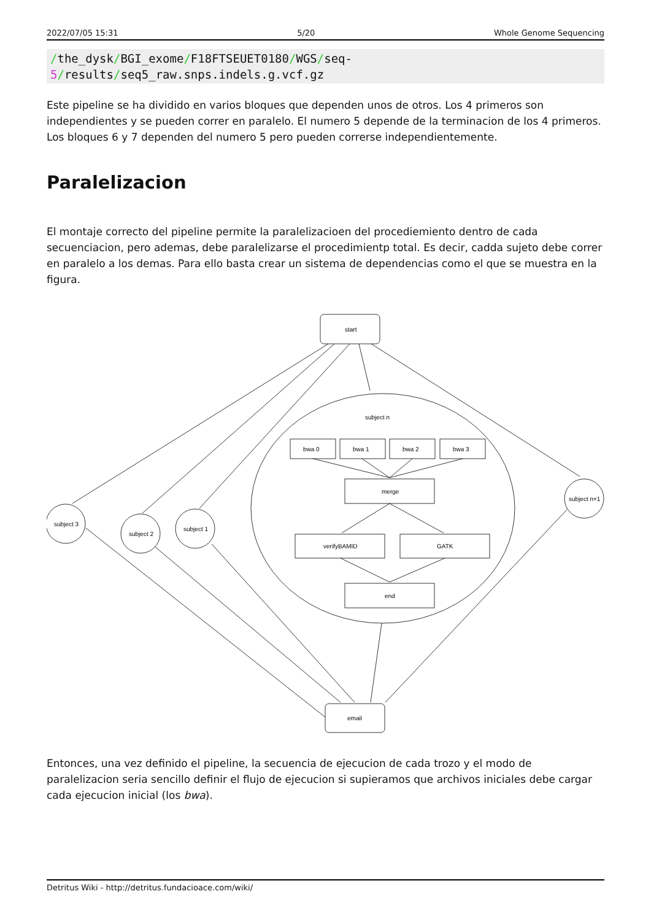2022/07/05 15:31 5/20 Whole Genome Sequencing
/the_dysk/BGI_exome/F18FTSEUET0180/WGS/seq-5/results/seq5_raw.snps.indels.g.vcf.gz
Este pipeline se ha dividido en varios bloques que dependen unos de otros. Los 4 primeros son independientes y se pueden correr en paralelo. El numero 5 depende de la terminacion de los 4 primeros. Los bloques 6 y 7 dependen del numero 5 pero pueden correrse independientemente.
Paralelizacion
El montaje correcto del pipeline permite la paralelizacioen del procediemiento dentro de cada secuenciacion, pero ademas, debe paralelizarse el procedimientp total. Es decir, cadda sujeto debe correr en paralelo a los demas. Para ello basta crear un sistema de dependencias como el que se muestra en la figura.
start
subject n
bwa 0
bwa 1
bwa 2
bwa 3
merge
verifyBAMID
GATK
end
email
subject 3
subject 2
subject 1
subject n+1
Entonces, una vez definido el pipeline, la secuencia de ejecucion de cada trozo y el modo de paralelizacion seria sencillo definir el flujo de ejecucion si supieramos que archivos iniciales debe cargar cada ejecucion inicial (los bwa).
Detritus Wiki - http://detritus.fundacioace.com/wiki/